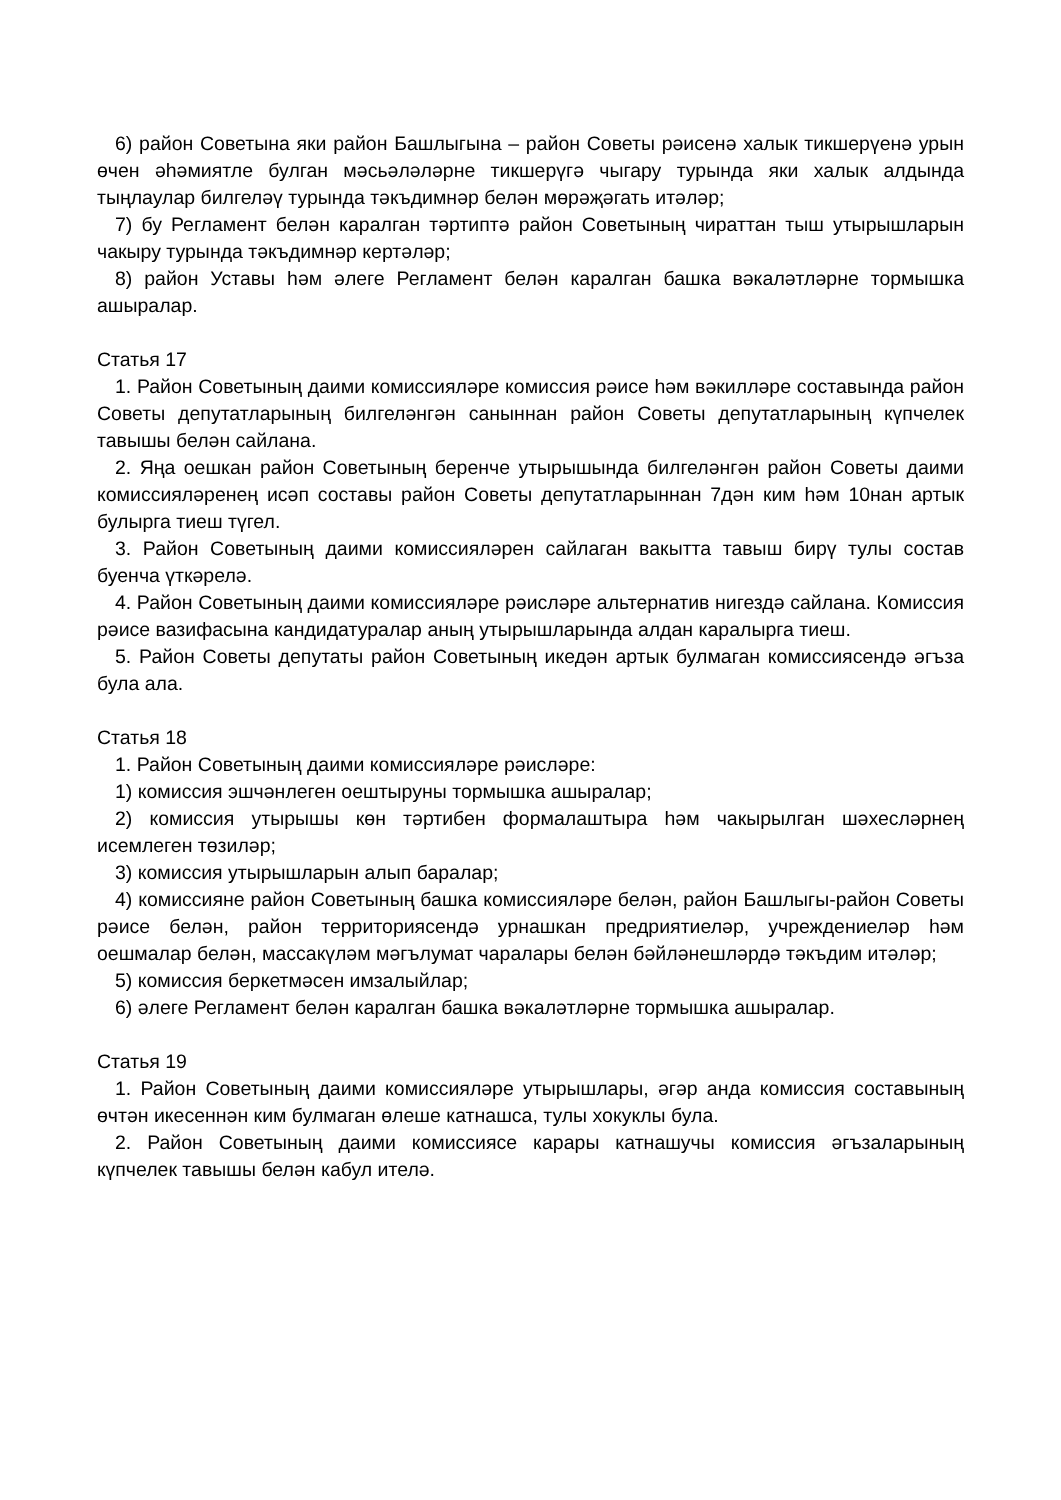6) район Советына яки район Башлыгына – район Советы рәисенә халык тикшерүенә урын өчен әһәмиятле булган мәсьәләләрне тикшерүгә чыгару турында яки халык алдында тыңлаулар билгеләү турында тәкъдимнәр белән мөрәҗәгать итәләр;
7) бу Регламент белән каралган тәртиптә район Советының чираттан тыш утырышларын чакыру турында тәкъдимнәр кертәләр;
8) район Уставы һәм әлеге Регламент белән каралган башка вәкаләтләрне тормышка ашыралар.
Статья 17
1. Район Советының даими комиссияләре комиссия рәисе һәм вәкилләре составында район Советы депутатларының билгеләнгән саныннан район Советы депутатларының күпчелек тавышы белән сайлана.
2. Яңа оешкан район Советының беренче утырышында билгеләнгән район Советы даими комиссияләренең исәп составы район Советы депутатларыннан 7дән ким һәм 10нан артык булырга тиеш түгел.
3. Район Советының даими комиссияләрен сайлаган вакытта тавыш бирү тулы состав буенча үткәрелә.
4. Район Советының даими комиссияләре рәисләре альтернатив нигездә сайлана. Комиссия рәисе вазифасына кандидатуралар аның утырышларында алдан каралырга тиеш.
5. Район Советы депутаты район Советының икедән артык булмаган комиссиясендә әгъза була ала.
Статья 18
1. Район Советының даими комиссияләре рәисләре:
1) комиссия эшчәнлеген оештыруны тормышка ашыралар;
2) комиссия утырышы көн тәртибен формалаштыра һәм чакырылган шәхесләрнең исемлеген төзиләр;
3) комиссия утырышларын алып баралар;
4) комиссияне район Советының башка комиссияләре белән, район Башлыгы-район Советы рәисе белән, район территориясендә урнашкан предриятиеләр, учреждениеләр һәм оешмалар белән, массакүләм мәгълумат чаралары белән бәйләнешләрдә тәкъдим итәләр;
5) комиссия беркетмәсен имзалыйлар;
6) әлеге Регламент белән каралган башка вәкаләтләрне тормышка ашыралар.
Статья 19
1. Район Советының даими комиссияләре утырышлары, әгәр анда комиссия составының өчтән икесеннән ким булмаган өлеше катнашса, тулы хокуклы була.
2. Район Советының даими комиссиясе карары катнашучы комиссия әгъзаларының күпчелек тавышы белән кабул ителә.